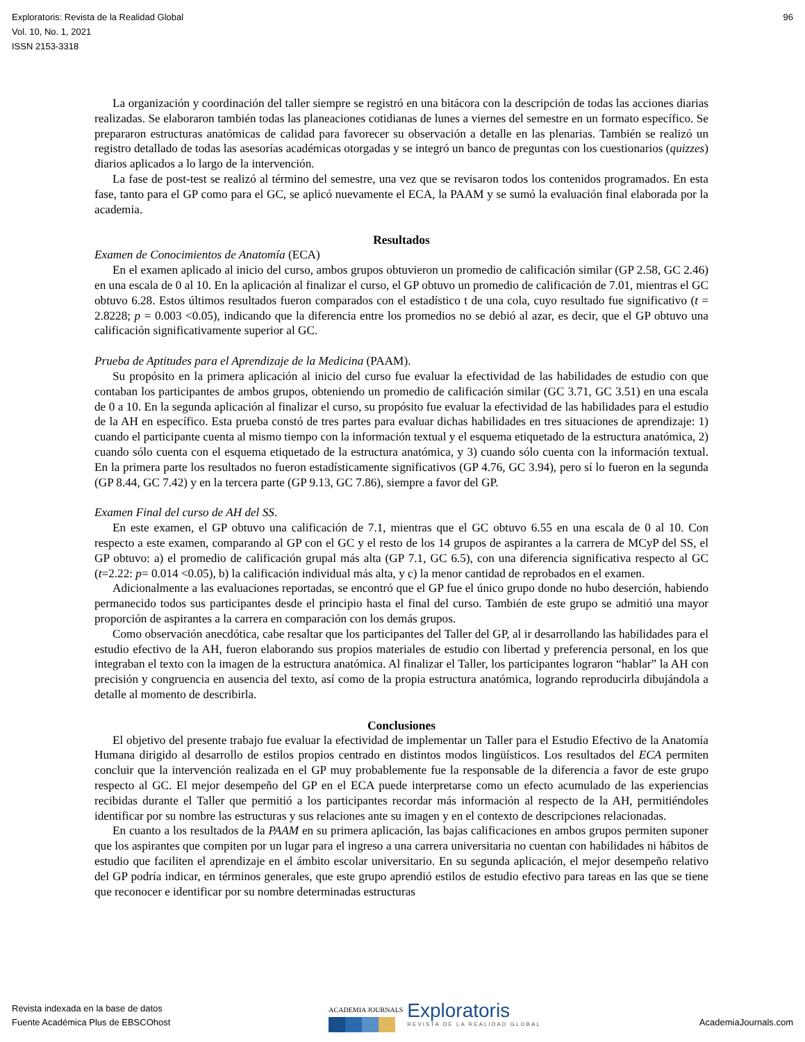Exploratoris: Revista de la Realidad Global
Vol. 10, No. 1, 2021
ISSN 2153-3318
96
La organización y coordinación del taller siempre se registró en una bitácora con la descripción de todas las acciones diarias realizadas. Se elaboraron también todas las planeaciones cotidianas de lunes a viernes del semestre en un formato específico. Se prepararon estructuras anatómicas de calidad para favorecer su observación a detalle en las plenarias. También se realizó un registro detallado de todas las asesorías académicas otorgadas y se integró un banco de preguntas con los cuestionarios (quizzes) diarios aplicados a lo largo de la intervención.
La fase de post-test se realizó al término del semestre, una vez que se revisaron todos los contenidos programados. En esta fase, tanto para el GP como para el GC, se aplicó nuevamente el ECA, la PAAM y se sumó la evaluación final elaborada por la academia.
Resultados
Examen de Conocimientos de Anatomía (ECA)
En el examen aplicado al inicio del curso, ambos grupos obtuvieron un promedio de calificación similar (GP 2.58, GC 2.46) en una escala de 0 al 10. En la aplicación al finalizar el curso, el GP obtuvo un promedio de calificación de 7.01, mientras el GC obtuvo 6.28. Estos últimos resultados fueron comparados con el estadístico t de una cola, cuyo resultado fue significativo (t = 2.8228; p = 0.003 <0.05), indicando que la diferencia entre los promedios no se debió al azar, es decir, que el GP obtuvo una calificación significativamente superior al GC.
Prueba de Aptitudes para el Aprendizaje de la Medicina (PAAM).
Su propósito en la primera aplicación al inicio del curso fue evaluar la efectividad de las habilidades de estudio con que contaban los participantes de ambos grupos, obteniendo un promedio de calificación similar (GC 3.71, GC 3.51) en una escala de 0 a 10. En la segunda aplicación al finalizar el curso, su propósito fue evaluar la efectividad de las habilidades para el estudio de la AH en específico. Esta prueba constó de tres partes para evaluar dichas habilidades en tres situaciones de aprendizaje: 1) cuando el participante cuenta al mismo tiempo con la información textual y el esquema etiquetado de la estructura anatómica, 2) cuando sólo cuenta con el esquema etiquetado de la estructura anatómica, y 3) cuando sólo cuenta con la información textual. En la primera parte los resultados no fueron estadísticamente significativos (GP 4.76, GC 3.94), pero sí lo fueron en la segunda (GP 8.44, GC 7.42) y en la tercera parte (GP 9.13, GC 7.86), siempre a favor del GP.
Examen Final del curso de AH del SS.
En este examen, el GP obtuvo una calificación de 7.1, mientras que el GC obtuvo 6.55 en una escala de 0 al 10. Con respecto a este examen, comparando al GP con el GC y el resto de los 14 grupos de aspirantes a la carrera de MCyP del SS, el GP obtuvo: a) el promedio de calificación grupal más alta (GP 7.1, GC 6.5), con una diferencia significativa respecto al GC (t=2.22: p= 0.014 <0.05), b) la calificación individual más alta, y c) la menor cantidad de reprobados en el examen.
Adicionalmente a las evaluaciones reportadas, se encontró que el GP fue el único grupo donde no hubo deserción, habiendo permanecido todos sus participantes desde el principio hasta el final del curso. También de este grupo se admitió una mayor proporción de aspirantes a la carrera en comparación con los demás grupos.
Como observación anecdótica, cabe resaltar que los participantes del Taller del GP, al ir desarrollando las habilidades para el estudio efectivo de la AH, fueron elaborando sus propios materiales de estudio con libertad y preferencia personal, en los que integraban el texto con la imagen de la estructura anatómica. Al finalizar el Taller, los participantes lograron “hablar” la AH con precisión y congruencia en ausencia del texto, así como de la propia estructura anatómica, logrando reproducirla dibujándola a detalle al momento de describirla.
Conclusiones
El objetivo del presente trabajo fue evaluar la efectividad de implementar un Taller para el Estudio Efectivo de la Anatomía Humana dirigido al desarrollo de estilos propios centrado en distintos modos lingüísticos. Los resultados del ECA permiten concluir que la intervención realizada en el GP muy probablemente fue la responsable de la diferencia a favor de este grupo respecto al GC. El mejor desempeño del GP en el ECA puede interpretarse como un efecto acumulado de las experiencias recibidas durante el Taller que permitió a los participantes recordar más información al respecto de la AH, permitiéndoles identificar por su nombre las estructuras y sus relaciones ante su imagen y en el contexto de descripciones relacionadas.
En cuanto a los resultados de la PAAM en su primera aplicación, las bajas calificaciones en ambos grupos permiten suponer que los aspirantes que compiten por un lugar para el ingreso a una carrera universitaria no cuentan con habilidades ni hábitos de estudio que faciliten el aprendizaje en el ámbito escolar universitario. En su segunda aplicación, el mejor desempeño relativo del GP podría indicar, en términos generales, que este grupo aprendió estilos de estudio efectivo para tareas en las que se tiene que reconocer e identificar por su nombre determinadas estructuras
Revista indexada en la base de datos
Fuente Académica Plus de EBSCOhost
ACADEMIA JOURNALS
Exploratoris
REVISTA DE LA REALIDAD GLOBAL
AcademiaJournals.com